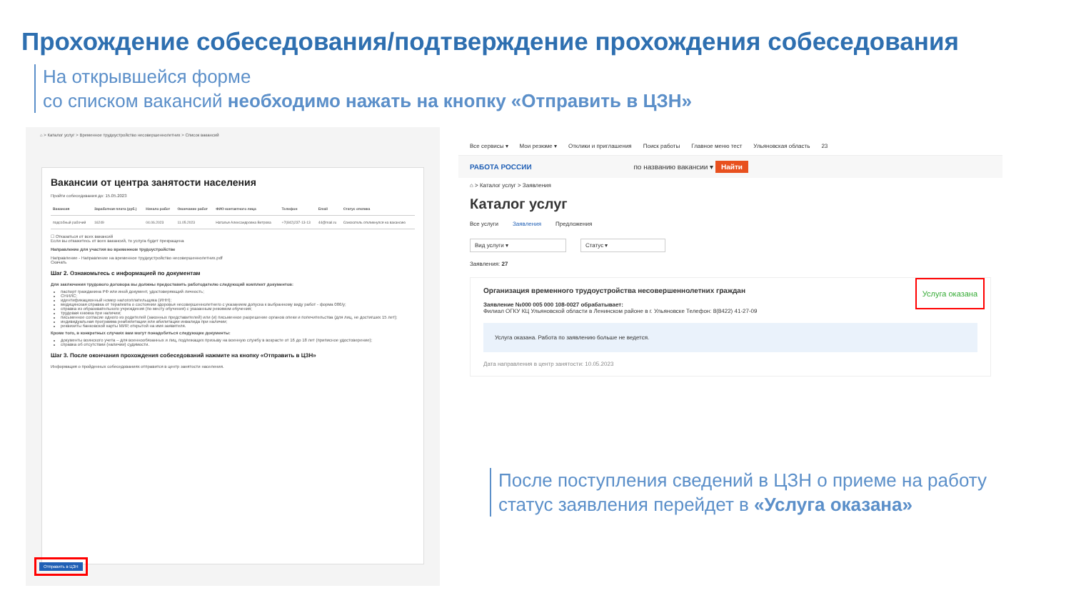Прохождение собеседования/подтверждение прохождения собеседования
На открывшейся форме
со списком вакансий необходимо нажать на кнопку «Отправить в ЦЗН»
⌂ > Каталог услуг > Временное трудоустройство несовершеннолетних > Список вакансий
Вакансии от центра занятости населения
Пройти собеседования до: 15.05.2023
| Вакансия | Заработная плата (руб.) | Начало работ | Окончание работ | ФИО контактного лица | Телефон | Email | Статус отклика |
| --- | --- | --- | --- | --- | --- | --- | --- |
| подсобный рабочий | 16249 | 04.06.2023 | 11.05.2023 | Наталья Александровна Ветрова | +7(842)237-13-13 | 44@mail.ru | Соискатель откликнулся на вакансию |
☐ Отказаться от всех вакансий
Если вы откажетесь от всех вакансий, то услуга будет прекращена
Направление для участия во временном трудоустройстве
Направление - Направление на временное трудоустройство несовершеннолетних.pdf
Скачать
Шаг 2. Ознакомьтесь с информацией по документам
Для заключения трудового договора вы должны предоставить работодателю следующий комплект документов:
паспорт гражданина РФ или иной документ, удостоверяющий личность;
СНИЛС;
идентификационный номер налогоплательщика (ИНН);
медицинская справка от терапевта о состоянии здоровья несовершеннолетнего с указанием допуска к выбранному виду работ - форма 086/у;
справка из образовательного учреждения (по месту обучения) с указанным режимом обучения;
трудовая книжка при наличии;
письменное согласие одного из родителей (законных представителей) или (и) письменное разрешение органов опеки и попечительства (для лиц, не достигших 15 лет);
индивидуальная программа реабилитации или абилитации инвалида при наличии;
реквизиты банковской карты МИР, открытой на имя заявителя.
Кроме того, в конкретных случаях вам могут понадобиться следующие документы:
документы воинского учета – для военнообязанных и лиц, подлежащих призыву на военную службу в возрасте от 16 до 18 лет (приписное удостоверение);
справка об отсутствии (наличии) судимости.
Шаг 3. После окончания прохождения собеседований нажмите на кнопку «Отправить в ЦЗН»
Информация о пройденных собеседованиях отправится в центр занятости населения.
Отправить в ЦЗН
Все сервисы ▾ Мои резюме ▾ Отклики и приглашения Поиск работы Главное меню тест Ульяновская область 23
РАБОТА РОССИИ по названию вакансии ▾ Найти
⌂ > Каталог услуг > Заявления
Каталог услуг
Все услуги Заявления Предложения
Вид услуги ▾ Статус ▾
Заявления: 27
Услуга оказана
Организация временного трудоустройства несовершеннолетних граждан
Заявление №000 005 000 108-0027 обрабатывает:
Филиал ОГКУ КЦ Ульяновской области в Ленинском районе в г. Ульяновске Телефон: 8(8422) 41-27-09
Услуга оказана. Работа по заявлению больше не ведется.
Дата направления в центр занятости: 10.05.2023
После поступления сведений в ЦЗН о приеме на работу
статус заявления перейдет в «Услуга оказана»